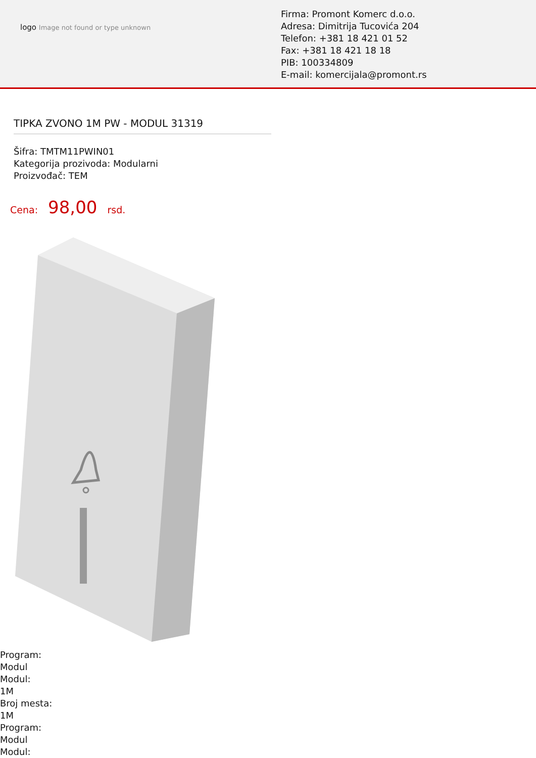logo Image not found or type unknown
Firma: Promont Komerc d.o.o.
Adresa: Dimitrija Tucovića 204
Telefon: +381 18 421 01 52
Fax: +381 18 421 18 18
PIB: 100334809
E-mail: komercijala@promont.rs
TIPKA ZVONO 1M PW - MODUL 31319
Šifra: TMTM11PWIN01
Kategorija prozivoda: Modularni
Proizvođač: TEM
Cena: 98,00 rsd.
Program:
Modul
Modul:
1M
Broj mesta:
1M
Program:
Modul
Modul: